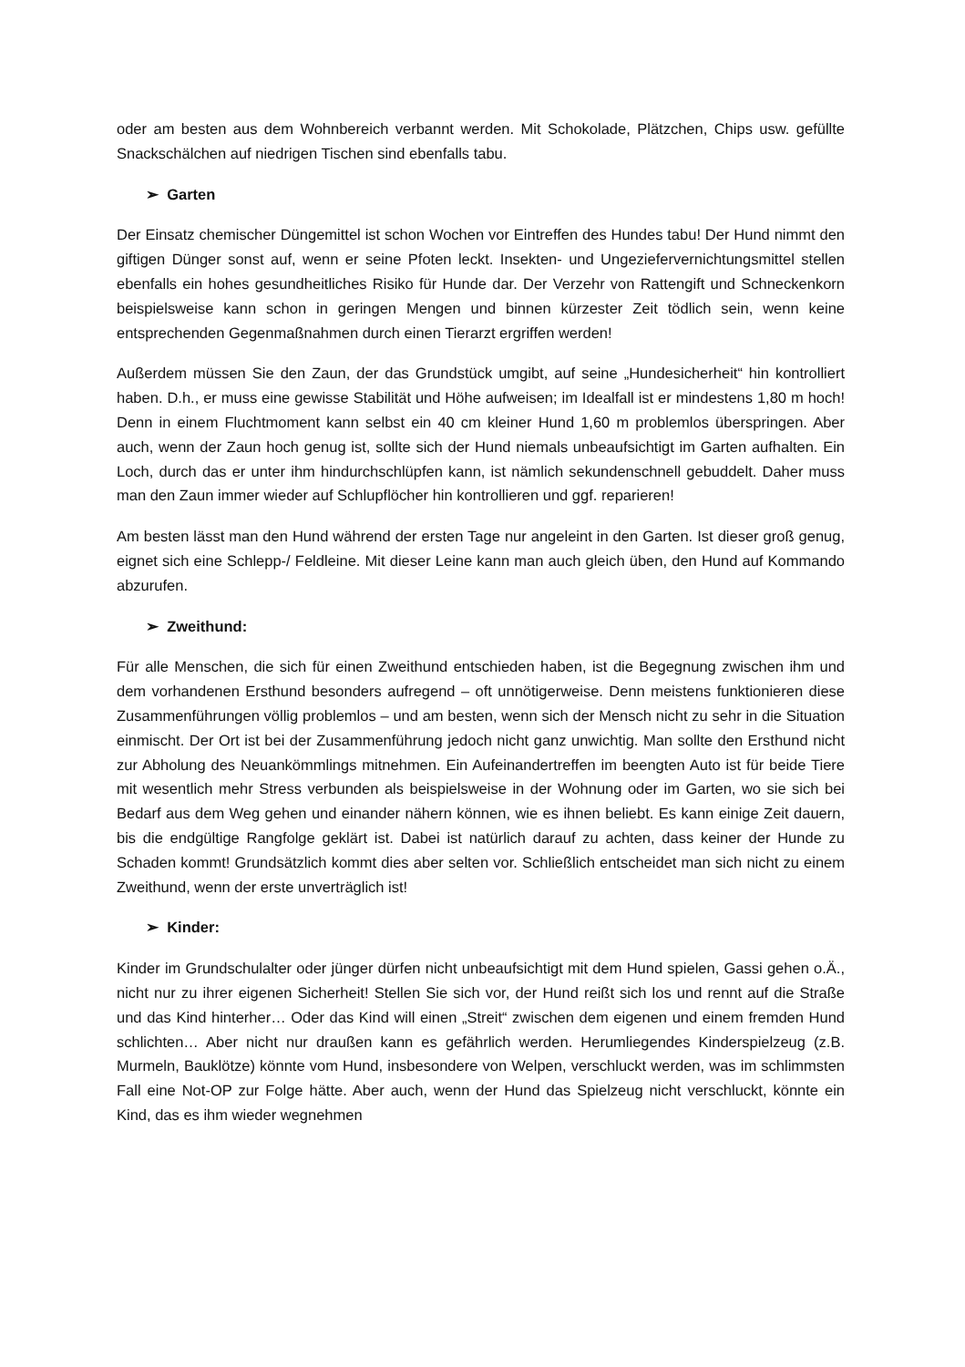oder am besten aus dem Wohnbereich verbannt werden. Mit Schokolade, Plätzchen, Chips usw. gefüllte Snackschälchen auf niedrigen Tischen sind ebenfalls tabu.
➢ Garten
Der Einsatz chemischer Düngemittel ist schon Wochen vor Eintreffen des Hundes tabu! Der Hund nimmt den giftigen Dünger sonst auf, wenn er seine Pfoten leckt. Insekten- und Ungeziefervernichtungsmittel stellen ebenfalls ein hohes gesundheitliches Risiko für Hunde dar. Der Verzehr von Rattengift und Schneckenkorn beispielsweise kann schon in geringen Mengen und binnen kürzester Zeit tödlich sein, wenn keine entsprechenden Gegenmaßnahmen durch einen Tierarzt ergriffen werden!
Außerdem müssen Sie den Zaun, der das Grundstück umgibt, auf seine „Hundesicherheit“ hin kontrolliert haben. D.h., er muss eine gewisse Stabilität und Höhe aufweisen; im Idealfall ist er mindestens 1,80 m hoch! Denn in einem Fluchtmoment kann selbst ein 40 cm kleiner Hund 1,60 m problemlos überspringen. Aber auch, wenn der Zaun hoch genug ist, sollte sich der Hund niemals unbeaufsichtigt im Garten aufhalten. Ein Loch, durch das er unter ihm hindurchschlüpfen kann, ist nämlich sekundenschnell gebuddelt. Daher muss man den Zaun immer wieder auf Schlupflöcher hin kontrollieren und ggf. reparieren!
Am besten lässt man den Hund während der ersten Tage nur angeleint in den Garten. Ist dieser groß genug, eignet sich eine Schlepp-/ Feldleine. Mit dieser Leine kann man auch gleich üben, den Hund auf Kommando abzurufen.
➢ Zweithund:
Für alle Menschen, die sich für einen Zweithund entschieden haben, ist die Begegnung zwischen ihm und dem vorhandenen Ersthund besonders aufregend – oft unnötigerweise. Denn meistens funktionieren diese Zusammenführungen völlig problemlos – und am besten, wenn sich der Mensch nicht zu sehr in die Situation einmischt. Der Ort ist bei der Zusammenführung jedoch nicht ganz unwichtig. Man sollte den Ersthund nicht zur Abholung des Neuankömmlings mitnehmen. Ein Aufeinandertreffen im beengten Auto ist für beide Tiere mit wesentlich mehr Stress verbunden als beispielsweise in der Wohnung oder im Garten, wo sie sich bei Bedarf aus dem Weg gehen und einander nähern können, wie es ihnen beliebt. Es kann einige Zeit dauern, bis die endgültige Rangfolge geklärt ist. Dabei ist natürlich darauf zu achten, dass keiner der Hunde zu Schaden kommt! Grundsätzlich kommt dies aber selten vor. Schließlich entscheidet man sich nicht zu einem Zweithund, wenn der erste unverträglich ist!
➢ Kinder:
Kinder im Grundschulalter oder jünger dürfen nicht unbeaufsichtigt mit dem Hund spielen, Gassi gehen o.Ä., nicht nur zu ihrer eigenen Sicherheit! Stellen Sie sich vor, der Hund reißt sich los und rennt auf die Straße und das Kind hinterher… Oder das Kind will einen „Streit“ zwischen dem eigenen und einem fremden Hund schlichten… Aber nicht nur draußen kann es gefährlich werden. Herumliegendes Kinderspielzeug (z.B. Murmeln, Bauklötze) könnte vom Hund, insbesondere von Welpen, verschluckt werden, was im schlimmsten Fall eine Not-OP zur Folge hätte. Aber auch, wenn der Hund das Spielzeug nicht verschluckt, könnte ein Kind, das es ihm wieder wegnehmen